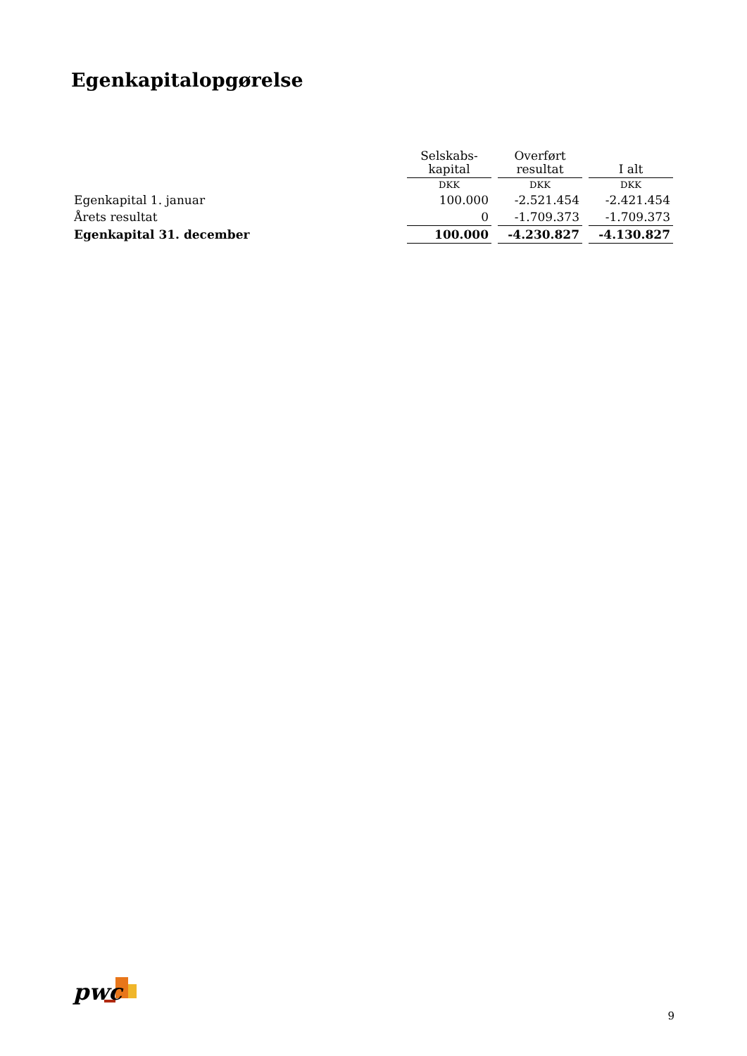Egenkapitalopgørelse
| | Selskabs- kapital | Overført resultat | I alt |
| --- | --- | --- | --- |
| | DKK | DKK | DKK |
| Egenkapital 1. januar | 100.000 | -2.521.454 | -2.421.454 |
| Årets resultat | 0 | -1.709.373 | -1.709.373 |
| Egenkapital 31. december | 100.000 | -4.230.827 | -4.130.827 |
pwc
9